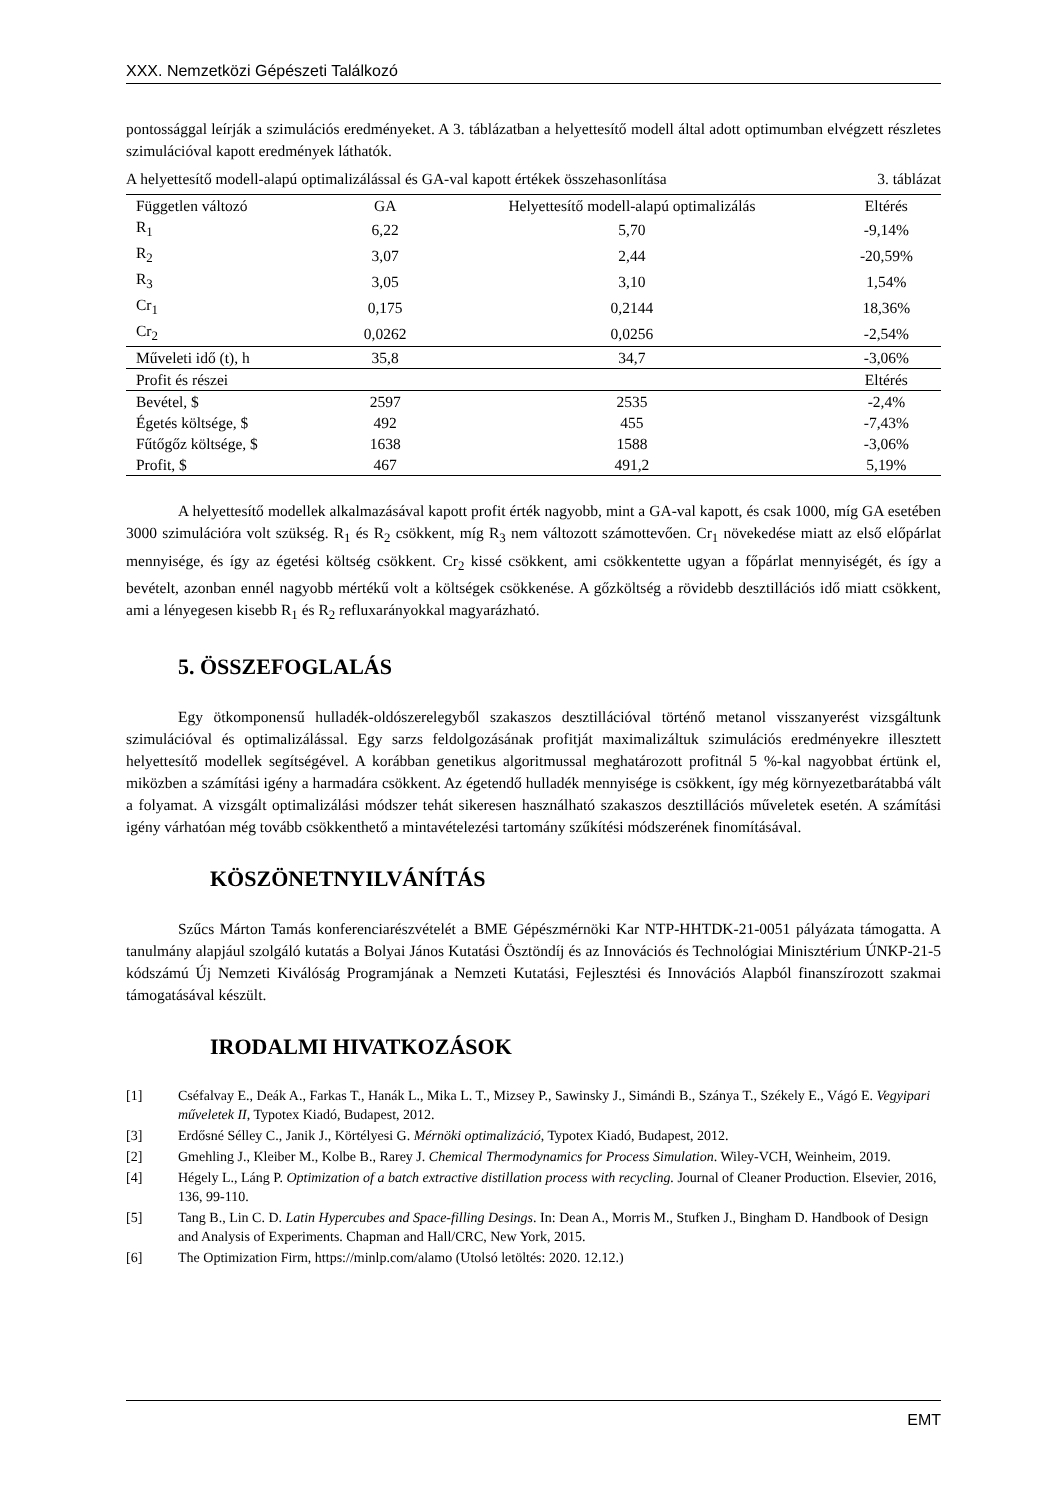XXX. Nemzetközi Gépészeti Találkozó
pontossággal leírják a szimulációs eredményeket. A 3. táblázatban a helyettesítő modell által adott optimumban elvégzett részletes szimulációval kapott eredmények láthatók.
A helyettesítő modell-alapú optimalizálással és GA-val kapott értékek összehasonlítása 3. táblázat
| Független változó | GA | Helyettesítő modell-alapú optimalizálás | Eltérés |
| --- | --- | --- | --- |
| R<sub>1</sub> | 6,22 | 5,70 | -9,14% |
| R<sub>2</sub> | 3,07 | 2,44 | -20,59% |
| R<sub>3</sub> | 3,05 | 3,10 | 1,54% |
| Cr<sub>1</sub> | 0,175 | 0,2144 | 18,36% |
| Cr<sub>2</sub> | 0,0262 | 0,0256 | -2,54% |
| Műveleti idő (t), h | 35,8 | 34,7 | -3,06% |
| Profit és részei | | | Eltérés |
| Bevétel, $ | 2597 | 2535 | -2,4% |
| Égetés költsége, $ | 492 | 455 | -7,43% |
| Fűtőgőz költsége, $ | 1638 | 1588 | -3,06% |
| Profit, $ | 467 | 491,2 | 5,19% |
A helyettesítő modellek alkalmazásával kapott profit érték nagyobb, mint a GA-val kapott, és csak 1000, míg GA esetében 3000 szimulációra volt szükség. R<sub>1</sub> és R<sub>2</sub> csökkent, míg R<sub>3</sub> nem változott számottevően. Cr<sub>1</sub> növekedése miatt az első előpárlat mennyisége, és így az égetési költség csökkent. Cr<sub>2</sub> kissé csökkent, ami csökkentette ugyan a főpárlat mennyiségét, és így a bevételt, azonban ennél nagyobb mértékű volt a költségek csökkenése. A gőzköltség a rövidebb desztillációs idő miatt csökkent, ami a lényegesen kisebb R<sub>1</sub> és R<sub>2</sub> refluxarányokkal magyarázható.
5. ÖSSZEFOGLALÁS
Egy ötkomponensű hulladék-oldószerelegyből szakaszos desztillációval történő metanol visszanyerést vizsgáltunk szimulációval és optimalizálással. Egy sarzs feldolgozásának profitját maximalizáltuk szimulációs eredményekre illesztett helyettesítő modellek segítségével. A korábban genetikus algoritmussal meghatározott profitnál 5 %-kal nagyobbat értünk el, miközben a számítási igény a harmadára csökkent. Az égetendő hulladék mennyisége is csökkent, így még környezetbarátabbá vált a folyamat. A vizsgált optimalizálási módszer tehát sikeresen használható szakaszos desztillációs műveletek esetén. A számítási igény várhatóan még tovább csökkenthető a mintavételezési tartomány szűkítési módszerének finomításával.
KÖSZÖNETNYILVÁNÍTÁS
Szűcs Márton Tamás konferenciarészvételét a BME Gépészmérnöki Kar NTP-HHTDK-21-0051 pályázata támogatta. A tanulmány alapjául szolgáló kutatás a Bolyai János Kutatási Ösztöndíj és az Innovációs és Technológiai Minisztérium ÚNKP-21-5 kódszámú Új Nemzeti Kiválóság Programjának a Nemzeti Kutatási, Fejlesztési és Innovációs Alapból finanszírozott szakmai támogatásával készült.
IRODALMI HIVATKOZÁSOK
[1] Cséfalvay E., Deák A., Farkas T., Hanák L., Mika L. T., Mizsey P., Sawinsky J., Simándi B., Szánya T., Székely E., Vágó E. Vegyipari műveletek II, Typotex Kiadó, Budapest, 2012.
[3] Erdősné Sélley C., Janik J., Körtélyesi G. Mérnöki optimalizáció, Typotex Kiadó, Budapest, 2012.
[2] Gmehling J., Kleiber M., Kolbe B., Rarey J. Chemical Thermodynamics for Process Simulation. Wiley-VCH, Weinheim, 2019.
[4] Hégely L., Láng P. Optimization of a batch extractive distillation process with recycling. Journal of Cleaner Production. Elsevier, 2016, 136, 99-110.
[5] Tang B., Lin C. D. Latin Hypercubes and Space-filling Desings. In: Dean A., Morris M., Stufken J., Bingham D. Handbook of Design and Analysis of Experiments. Chapman and Hall/CRC, New York, 2015.
[6] The Optimization Firm, https://minlp.com/alamo (Utolsó letöltés: 2020. 12.12.)
EMT